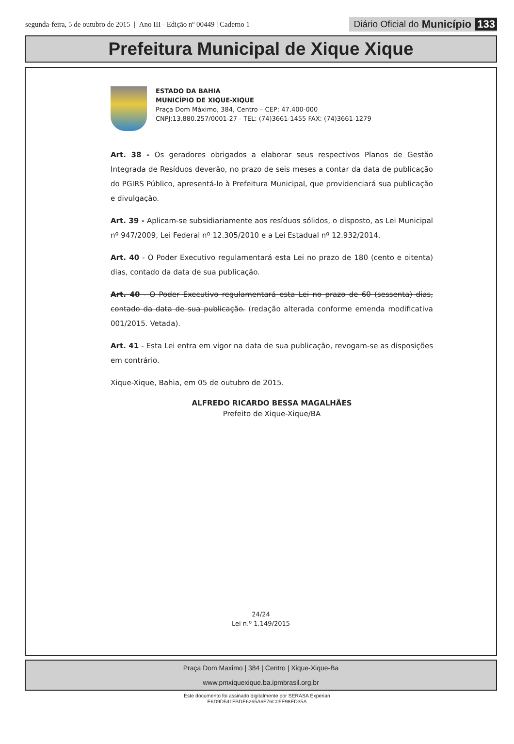segunda-feira, 5 de outubro de 2015 | Ano III - Edição nº 00449 | Caderno 1
Diário Oficial do Município 133
Prefeitura Municipal de Xique Xique
ESTADO DA BAHIA
MUNICÍPIO DE XIQUE-XIQUE
Praça Dom Máximo, 384, Centro – CEP: 47.400-000
CNPJ:13.880.257/0001-27 - TEL: (74)3661-1455 FAX: (74)3661-1279
Art. 38 - Os geradores obrigados a elaborar seus respectivos Planos de Gestão Integrada de Resíduos deverão, no prazo de seis meses a contar da data de publicação do PGIRS Público, apresentá-lo à Prefeitura Municipal, que providenciará sua publicação e divulgação.
Art. 39 - Aplicam-se subsidiariamente aos resíduos sólidos, o disposto, as Lei Municipal nº 947/2009, Lei Federal nº 12.305/2010 e a Lei Estadual nº 12.932/2014.
Art. 40 - O Poder Executivo regulamentará esta Lei no prazo de 180 (cento e oitenta) dias, contado da data de sua publicação.
Art. 40 - O Poder Executivo regulamentará esta Lei no prazo de 60 (sessenta) dias, contado da data de sua publicação. (redação alterada conforme emenda modificativa 001/2015. Vetada).
Art. 41 - Esta Lei entra em vigor na data de sua publicação, revogam-se as disposições em contrário.
Xique-Xique, Bahia, em 05 de outubro de 2015.
ALFREDO RICARDO BESSA MAGALHÃES
Prefeito de Xique-Xique/BA
24/24
Lei n.º 1.149/2015
Praça Dom Maximo | 384 | Centro | Xique-Xique-Ba
www.pmxiquexique.ba.ipmbrasil.org.br
Este documento foi assinado digitalmente por SERASA Experian
E6D9D541FBDE6265A6F76C05E98ED35A